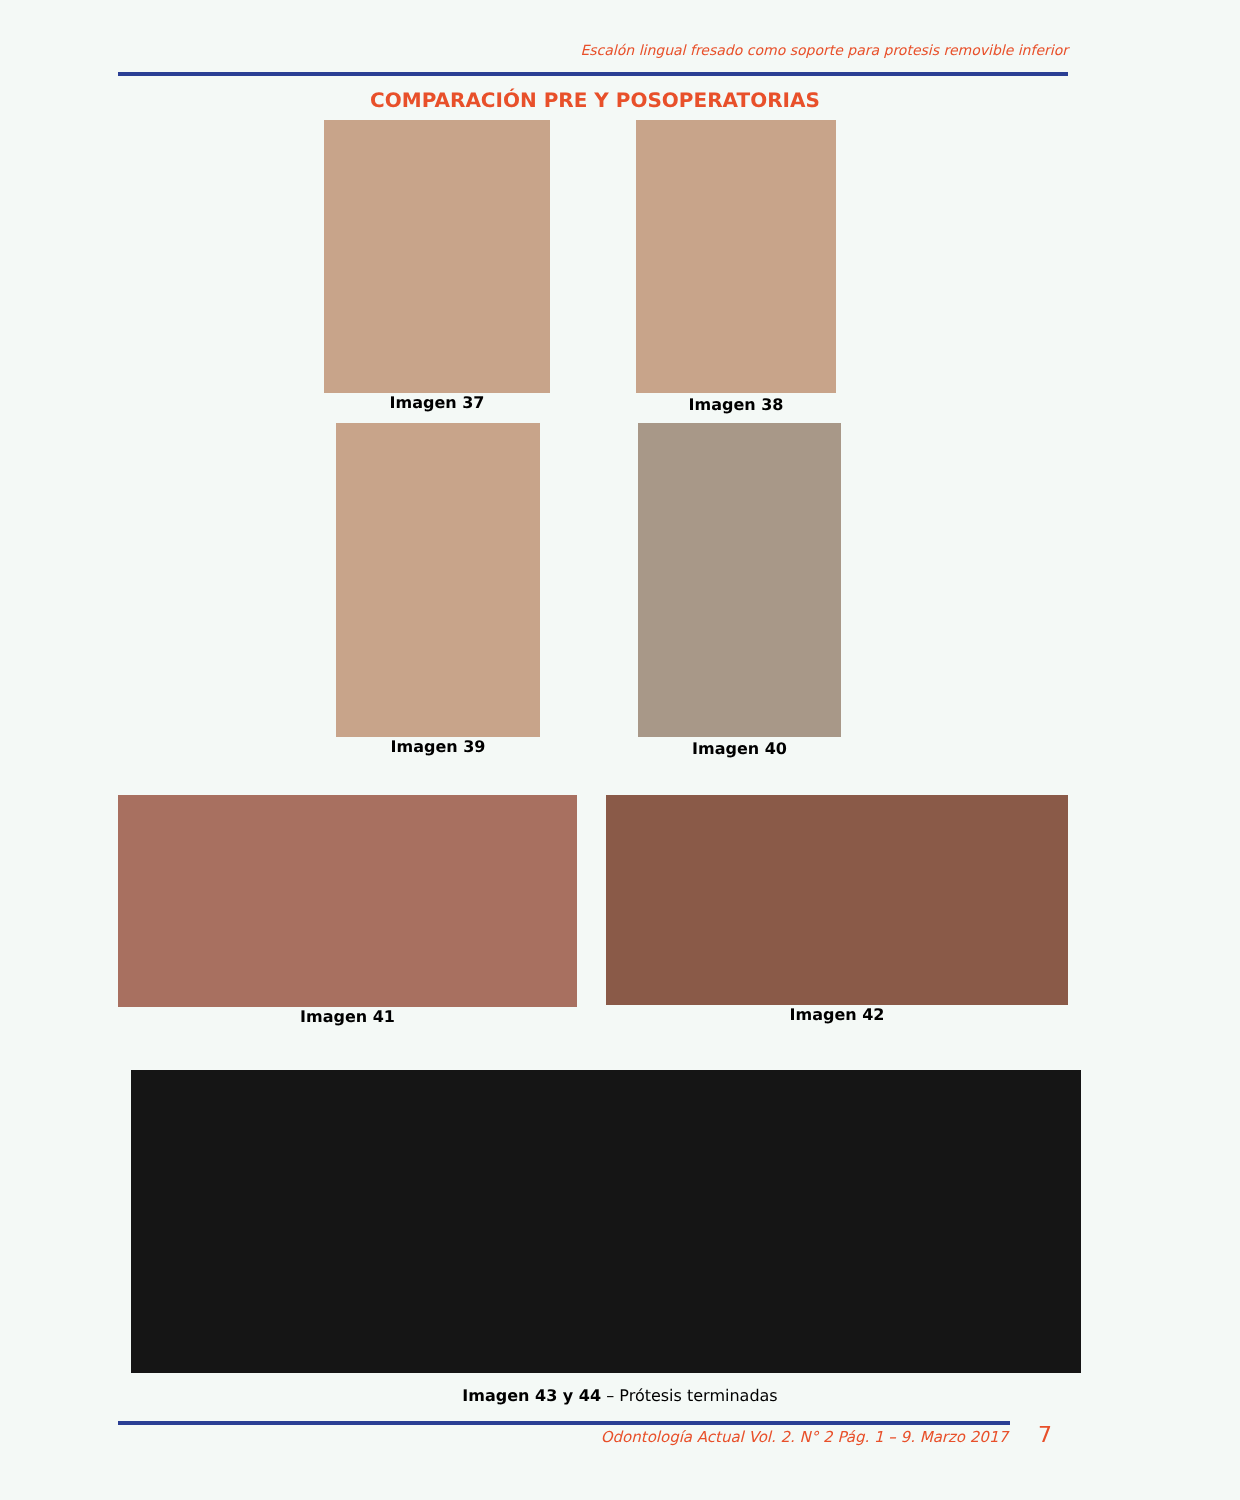Escalón lingual fresado como soporte para protesis removible inferior
COMPARACIÓN PRE Y POSOPERATORIAS
Imagen 37 Imagen 38
Imagen 39 Imagen 40
Imagen 41 Imagen 42
Imagen 43 y 44 – Prótesis terminadas
Odontología Actual Vol. 2. N° 2 Pág. 1 – 9. Marzo 2017 7